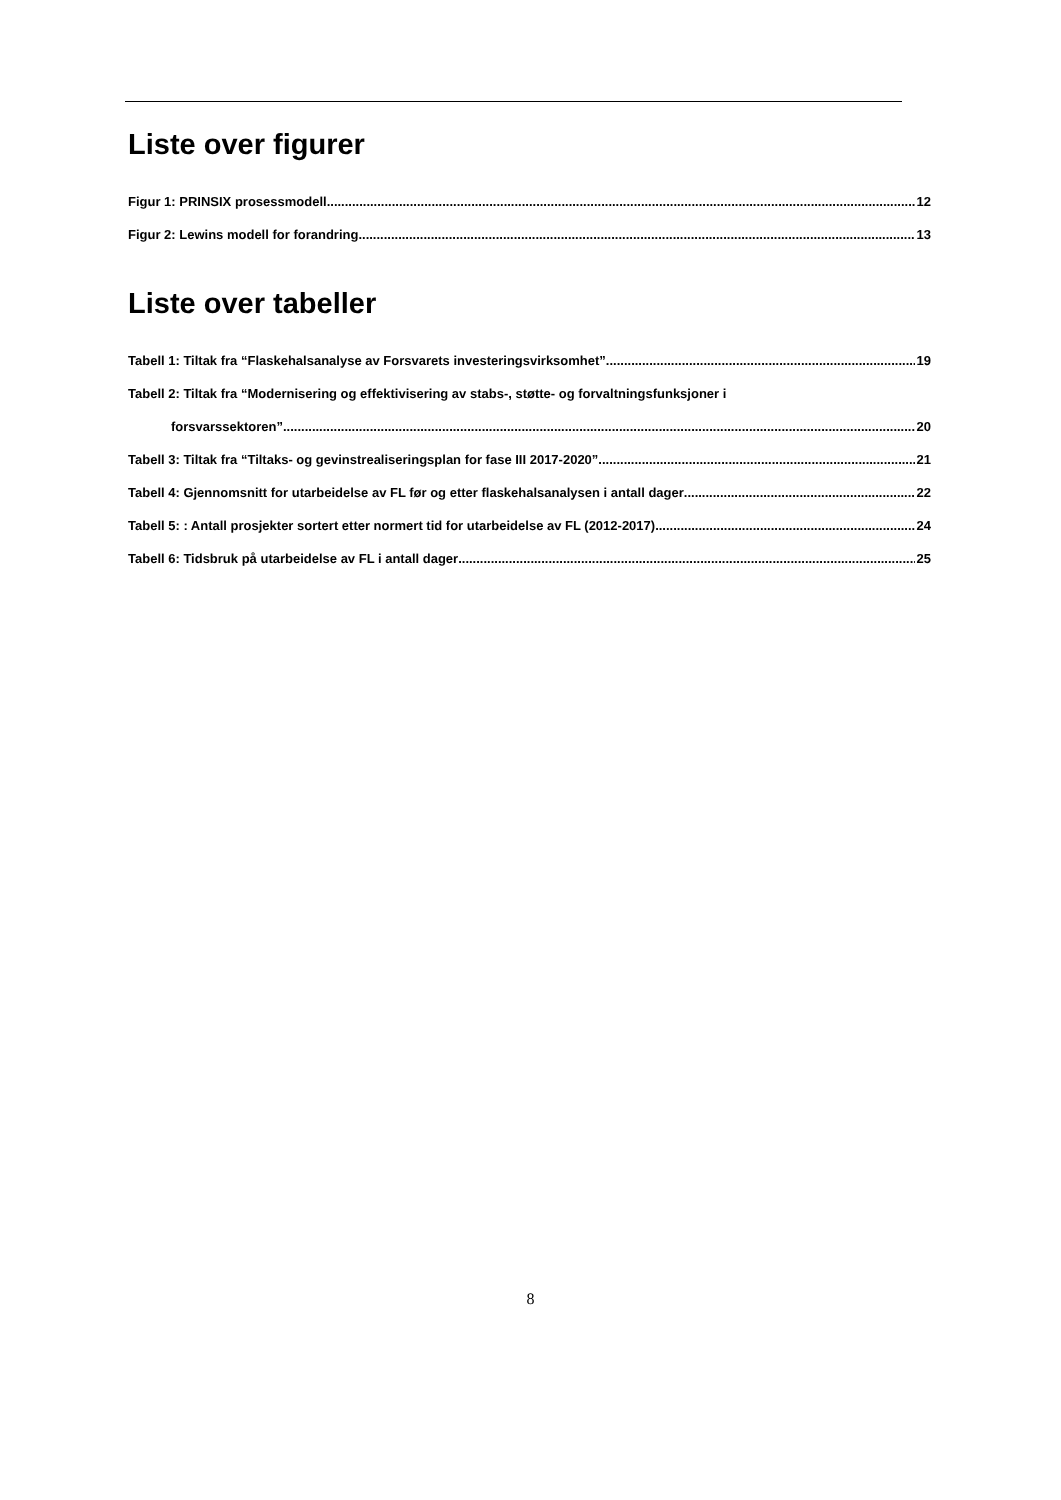Liste over figurer
Figur 1: PRINSIX prosessmodell 12
Figur 2: Lewins modell for forandring 13
Liste over tabeller
Tabell 1: Tiltak fra “Flaskehalsanalyse av Forsvarets investeringsvirksomhet” 19
Tabell 2: Tiltak fra “Modernisering og effektivisering av stabs-, støtte- og forvaltningsfunksjoner i
forsvarssektoren” 20
Tabell 3: Tiltak fra “Tiltaks- og gevinstrealiseringsplan for fase III 2017-2020” 21
Tabell 4: Gjennomsnitt for utarbeidelse av FL før og etter flaskehalsanalysen i antall dager 22
Tabell 5: : Antall prosjekter sortert etter normert tid for utarbeidelse av FL (2012-2017) 24
Tabell 6: Tidsbruk på utarbeidelse av FL i antall dager 25
8